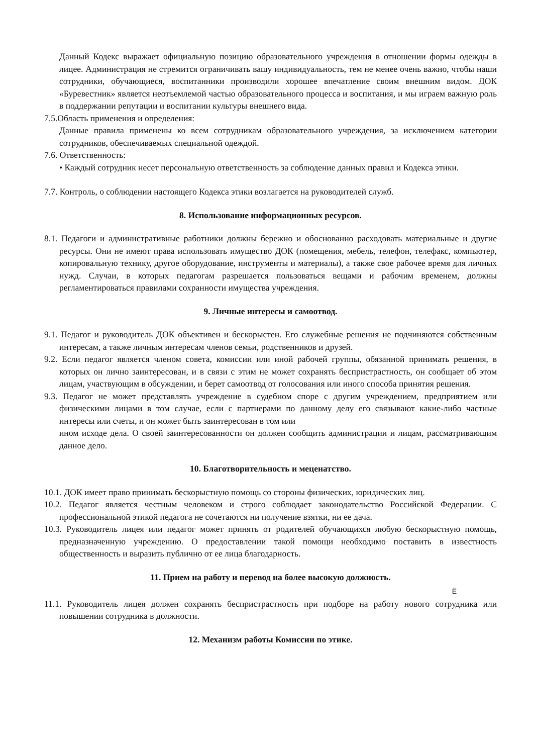Данный Кодекс выражает официальную позицию образовательного учреждения в отношении формы одежды в лицее. Администрация не стремится ограничивать вашу индивидуальность, тем не менее очень важно, чтобы наши сотрудники, обучающиеся, воспитанники производили хорошее впечатление своим внешним видом. ДОК «Буревестник» является неотъемлемой частью образовательного процесса и воспитания, и мы играем важную роль в поддержании репутации и воспитании культуры внешнего вида.
7.5.Область применения и определения:
Данные правила применены ко всем сотрудникам образовательного учреждения, за исключением категории сотрудников, обеспечиваемых специальной одеждой.
7.6. Ответственность:
• Каждый сотрудник несет персональную ответственность за соблюдение данных правил и Кодекса этики.
7.7. Контроль, о соблюдении настоящего Кодекса этики возлагается на руководителей служб.
8. Использование информационных ресурсов.
8.1. Педагоги и административные работники должны бережно и обоснованно расходовать материальные и другие ресурсы. Они не имеют права использовать имущество ДОК (помещения, мебель, телефон, телефакс, компьютер, копировальную технику, другое оборудование, инструменты и материалы), а также свое рабочее время для личных нужд. Случаи, в которых педагогам разрешается пользоваться вещами и рабочим временем, должны регламентироваться правилами сохранности имущества учреждения.
9. Личные интересы и самоотвод.
9.1. Педагог и руководитель ДОК объективен и бескорыстен. Его служебные решения не подчиняются собственным интересам, а также личным интересам членов семьи, родственников и друзей.
9.2. Если педагог является членом совета, комиссии или иной рабочей группы, обязанной принимать решения, в которых он лично заинтересован, и в связи с этим не может сохранять беспристрастность, он сообщает об этом лицам, участвующим в обсуждении, и берет самоотвод от голосования или иного способа принятия решения.
9.3. Педагог не может представлять учреждение в судебном споре с другим учреждением, предприятием или физическими лицами в том случае, если с партнерами по данному делу его связывают какие-либо частные интересы или счеты, и он может быть заинтересован в том или
ином исходе дела. О своей заинтересованности он должен сообщить администрации и лицам, рассматривающим данное дело.
10. Благотворительность и меценатство.
10.1. ДОК имеет право принимать бескорыстную помощь со стороны физических, юридических лиц.
10.2. Педагог является честным человеком и строго соблюдает законодательство Российской Федерации. С профессиональной этикой педагога не сочетаются ни получение взятки, ни ее дача.
10.3. Руководитель лицея или педагог может принять от родителей обучающихся любую бескорыстную помощь, предназначенную учреждению. О предоставлении такой помощи необходимо поставить в известность общественность и выразить публично от ее лица благодарность.
11. Прием на работу и перевод на более высокую должность.
Ё
11.1. Руководитель лицея должен сохранять беспристрастность при подборе на работу нового сотрудника или повышении сотрудника в должности.
12. Механизм работы Комиссии по этике.